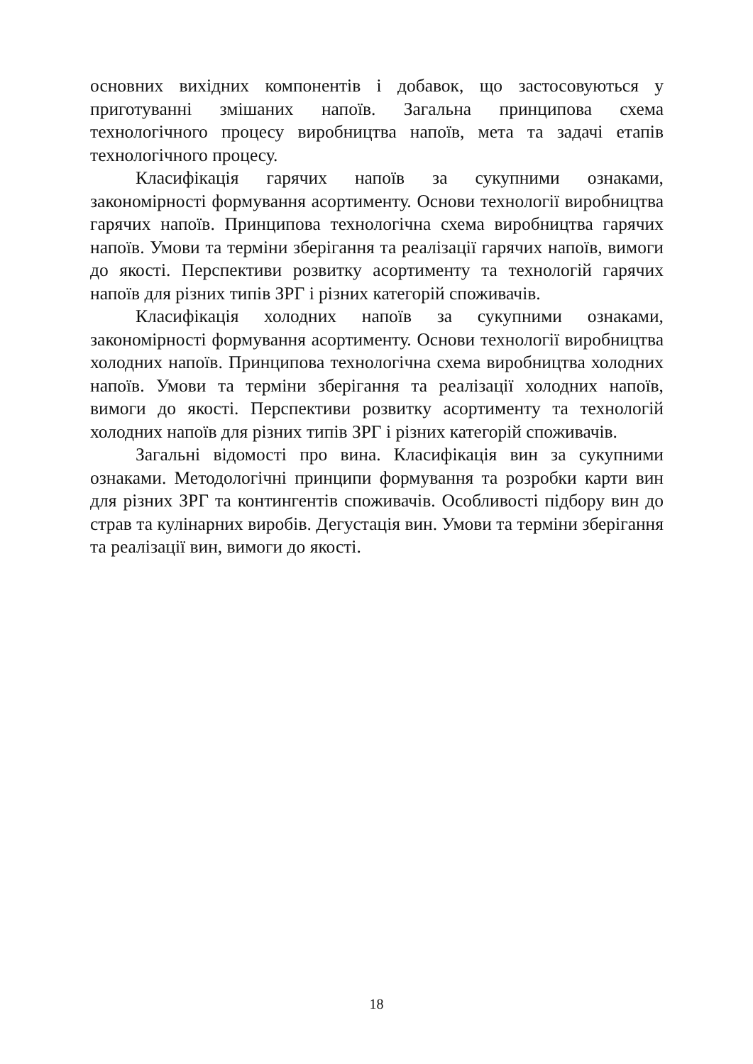основних вихідних компонентів і добавок, що застосовуються у приготуванні змішаних напоїв. Загальна принципова схема технологічного процесу виробництва напоїв, мета та задачі етапів технологічного процесу.
Класифікація гарячих напоїв за сукупними ознаками, закономірності формування асортименту. Основи технології виробництва гарячих напоїв. Принципова технологічна схема виробництва гарячих напоїв. Умови та терміни зберігання та реалізації гарячих напоїв, вимоги до якості. Перспективи розвитку асортименту та технологій гарячих напоїв для різних типів ЗРГ і різних категорій споживачів.
Класифікація холодних напоїв за сукупними ознаками, закономірності формування асортименту. Основи технології виробництва холодних напоїв. Принципова технологічна схема виробництва холодних напоїв. Умови та терміни зберігання та реалізації холодних напоїв, вимоги до якості. Перспективи розвитку асортименту та технологій холодних напоїв для різних типів ЗРГ і різних категорій споживачів.
Загальні відомості про вина. Класифікація вин за сукупними ознаками. Методологічні принципи формування та розробки карти вин для різних ЗРГ та контингентів споживачів. Особливості підбору вин до страв та кулінарних виробів. Дегустація вин. Умови та терміни зберігання та реалізації вин, вимоги до якості.
18